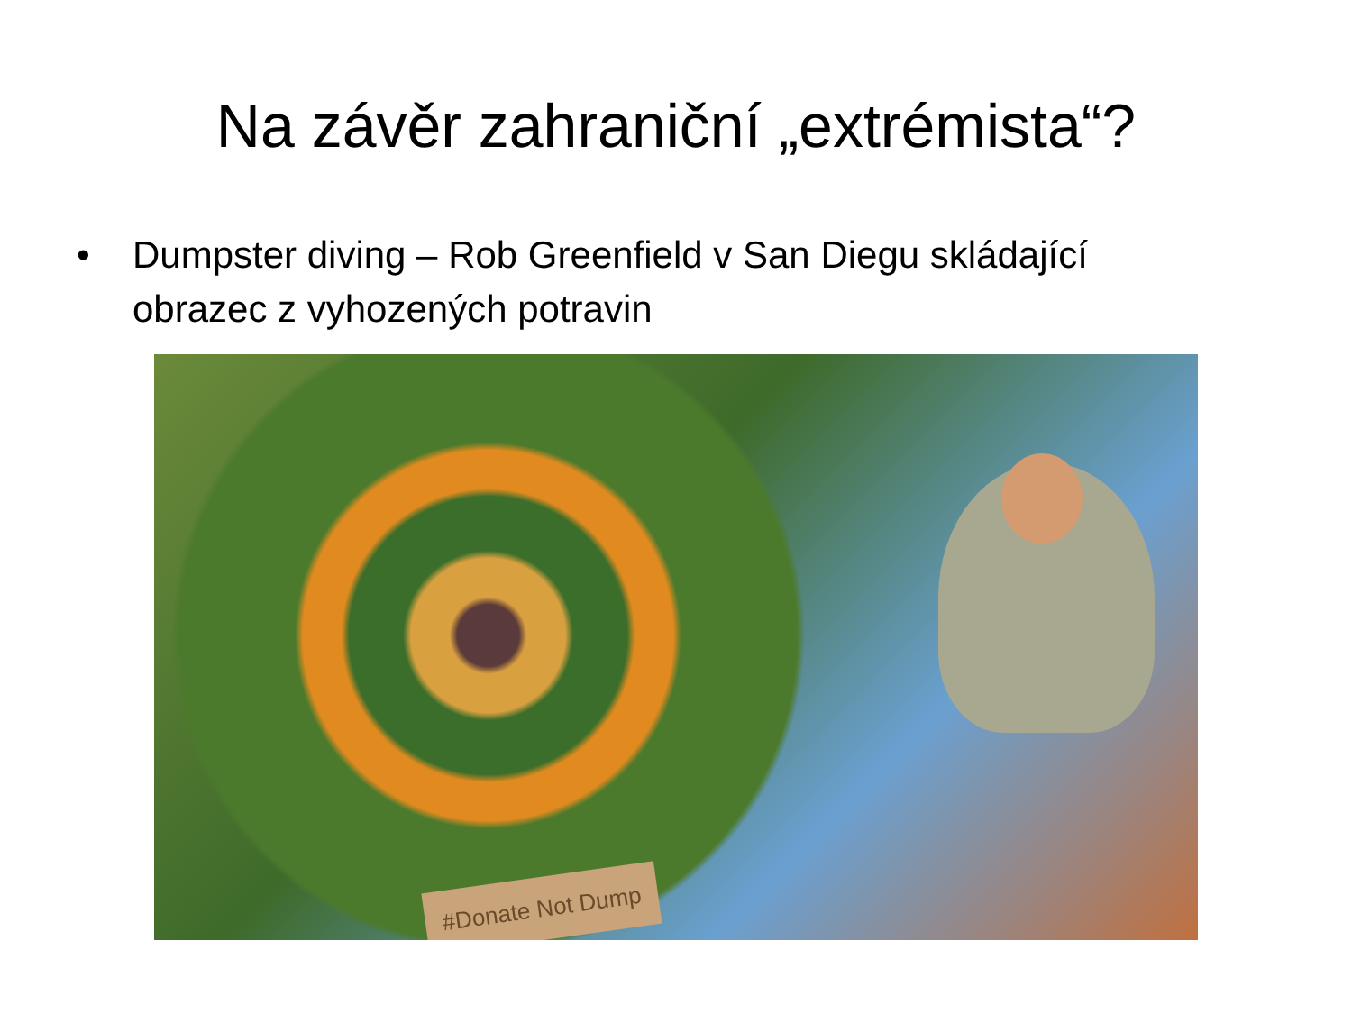Na závěr zahraniční „extrémista“?
• Dumpster diving – Rob Greenfield v San Diegu skládající obrazec z vyhozených potravin
#Donate Not Dump